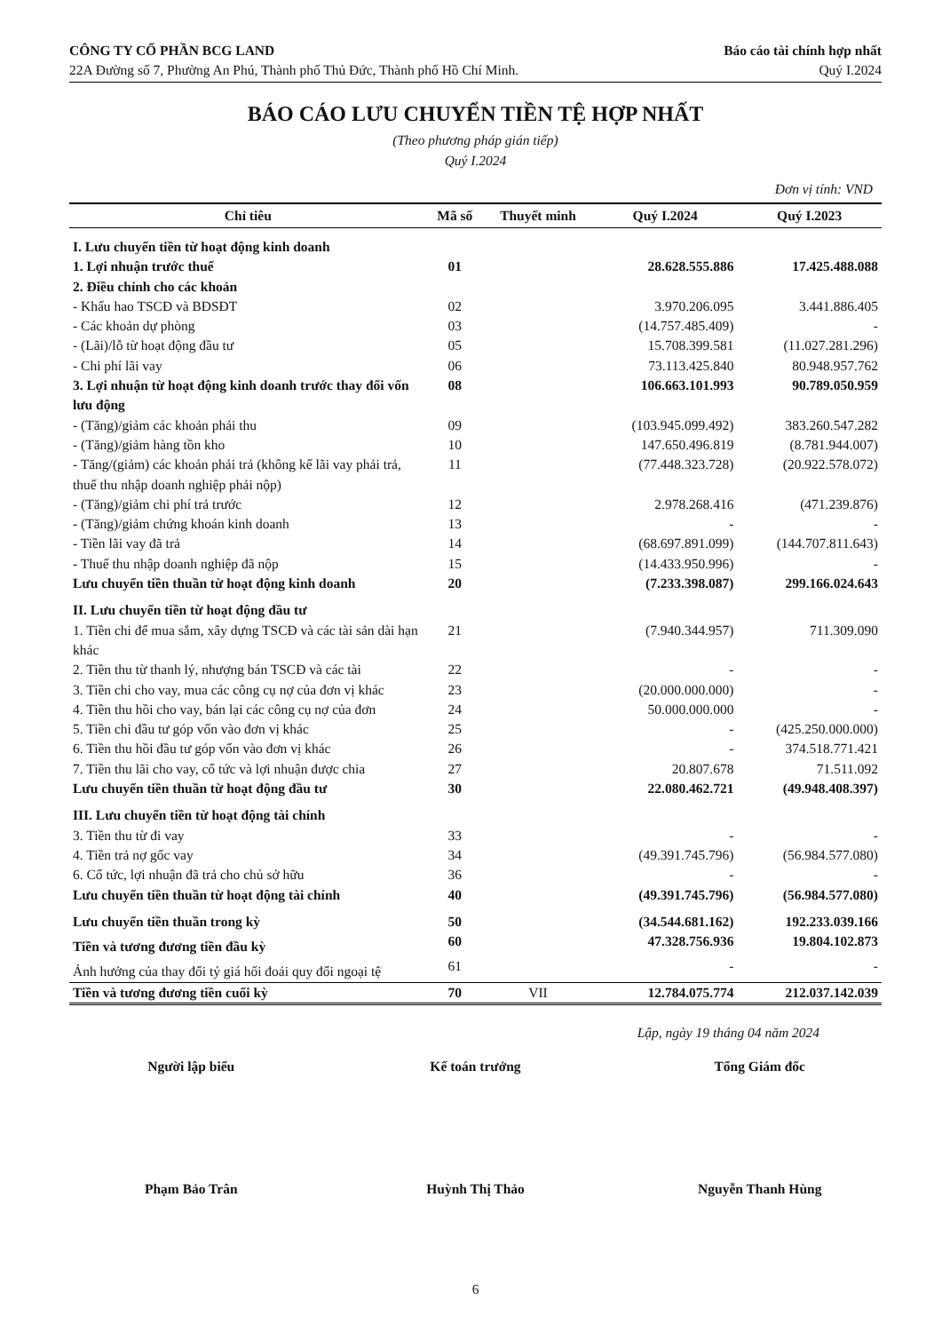CÔNG TY CỔ PHẦN BCG LAND
22A Đường số 7, Phường An Phú, Thành phố Thủ Đức, Thành phố Hồ Chí Minh.
Báo cáo tài chính hợp nhất
Quý I.2024
BÁO CÁO LƯU CHUYỂN TIỀN TỆ HỢP NHẤT
(Theo phương pháp gián tiếp)
Quý I.2024
Đơn vị tính: VND
| Chỉ tiêu | Mã số | Thuyết minh | Quý I.2024 | Quý I.2023 |
| --- | --- | --- | --- | --- |
| I. Lưu chuyển tiền từ hoạt động kinh doanh | | | | |
| 1. Lợi nhuận trước thuế | 01 | | 28.628.555.886 | 17.425.488.088 |
| 2. Điều chỉnh cho các khoản | | | | |
| - Khấu hao TSCĐ và BĐSĐT | 02 | | 3.970.206.095 | 3.441.886.405 |
| - Các khoản dự phòng | 03 | | (14.757.485.409) | - |
| - (Lãi)/lỗ từ hoạt động đầu tư | 05 | | 15.708.399.581 | (11.027.281.296) |
| - Chi phí lãi vay | 06 | | 73.113.425.840 | 80.948.957.762 |
| 3. Lợi nhuận từ hoạt động kinh doanh trước thay đổi vốn lưu động | 08 | | 106.663.101.993 | 90.789.050.959 |
| - (Tăng)/giảm các khoản phải thu | 09 | | (103.945.099.492) | 383.260.547.282 |
| - (Tăng)/giảm hàng tồn kho | 10 | | 147.650.496.819 | (8.781.944.007) |
| - Tăng/(giảm) các khoản phải trả (không kể lãi vay phải trả, thuế thu nhập doanh nghiệp phải nộp) | 11 | | (77.448.323.728) | (20.922.578.072) |
| - (Tăng)/giảm chi phí trả trước | 12 | | 2.978.268.416 | (471.239.876) |
| - (Tăng)/giảm chứng khoán kinh doanh | 13 | | - | - |
| - Tiền lãi vay đã trả | 14 | | (68.697.891.099) | (144.707.811.643) |
| - Thuế thu nhập doanh nghiệp đã nộp | 15 | | (14.433.950.996) | - |
| Lưu chuyển tiền thuần từ hoạt động kinh doanh | 20 | | (7.233.398.087) | 299.166.024.643 |
| II. Lưu chuyển tiền từ hoạt động đầu tư | | | | |
| 1. Tiền chi để mua sắm, xây dựng TSCĐ và các tài sản dài hạn khác | 21 | | (7.940.344.957) | 711.309.090 |
| 2. Tiền thu từ thanh lý, nhượng bán TSCĐ và các tài | 22 | | - | - |
| 3. Tiền chi cho vay, mua các công cụ nợ của đơn vị khác | 23 | | (20.000.000.000) | - |
| 4. Tiền thu hồi cho vay, bán lại các công cụ nợ của đơn | 24 | | 50.000.000.000 | - |
| 5. Tiền chi đầu tư góp vốn vào đơn vị khác | 25 | | - | (425.250.000.000) |
| 6. Tiền thu hồi đầu tư góp vốn vào đơn vị khác | 26 | | - | 374.518.771.421 |
| 7. Tiền thu lãi cho vay, cổ tức và lợi nhuận được chia | 27 | | 20.807.678 | 71.511.092 |
| Lưu chuyển tiền thuần từ hoạt động đầu tư | 30 | | 22.080.462.721 | (49.948.408.397) |
| III. Lưu chuyển tiền từ hoạt động tài chính | | | | |
| 3. Tiền thu từ đi vay | 33 | | - | - |
| 4. Tiền trả nợ gốc vay | 34 | | (49.391.745.796) | (56.984.577.080) |
| 6. Cổ tức, lợi nhuận đã trả cho chủ sở hữu | 36 | | - | - |
| Lưu chuyển tiền thuần từ hoạt động tài chính | 40 | | (49.391.745.796) | (56.984.577.080) |
| Lưu chuyển tiền thuần trong kỳ | 50 | | (34.544.681.162) | 192.233.039.166 |
| Tiền và tương đương tiền đầu kỳ | 60 | | 47.328.756.936 | 19.804.102.873 |
| Ảnh hưởng của thay đổi tỷ giá hối đoái quy đổi ngoại tệ | 61 | | - | - |
| Tiền và tương đương tiền cuối kỳ | 70 | VII | 12.784.075.774 | 212.037.142.039 |
Lập, ngày 19 tháng 04 năm 2024
Người lập biểu
Phạm Bảo Trân
Kế toán trưởng
Huỳnh Thị Thảo
Tổng Giám đốc
Nguyễn Thanh Hùng
6